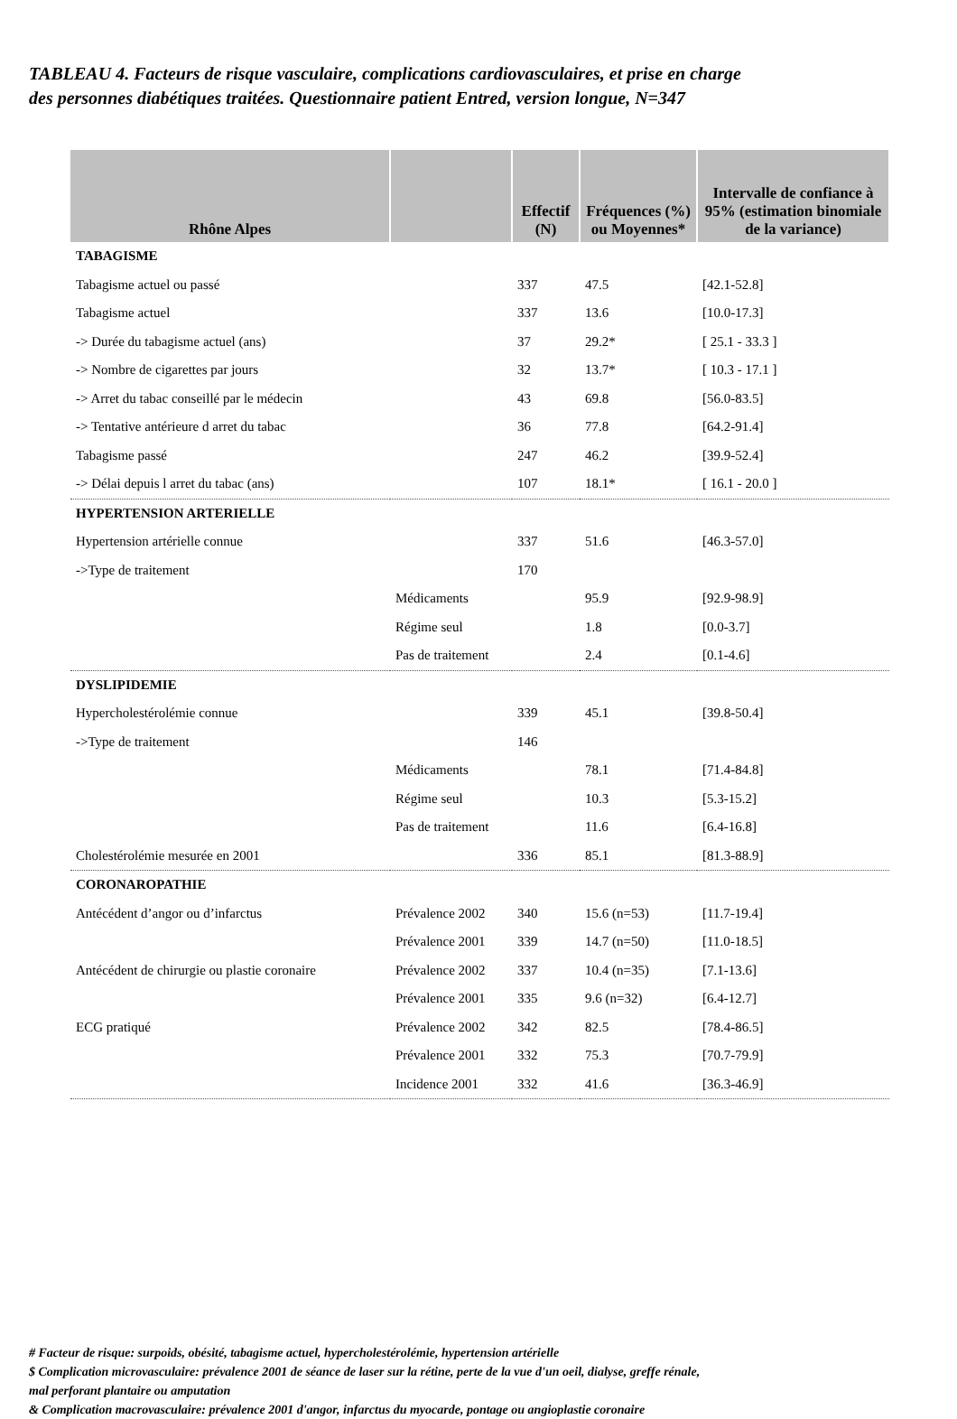TABLEAU 4. Facteurs de risque vasculaire, complications cardiovasculaires, et prise en charge
des personnes diabétiques traitées. Questionnaire patient Entred, version longue, N=347
| Rhône Alpes | | Effectif (N) | Fréquences (%) ou Moyennes* | Intervalle de confiance à 95% (estimation binomiale de la variance) |
| --- | --- | --- | --- | --- |
| TABAGISME | | | | |
| Tabagisme actuel ou passé | | 337 | 47.5 | [42.1-52.8] |
| Tabagisme actuel | | 337 | 13.6 | [10.0-17.3] |
| -> Durée du tabagisme actuel (ans) | | 37 | 29.2* | [ 25.1 - 33.3 ] |
| -> Nombre de cigarettes par jours | | 32 | 13.7* | [ 10.3 - 17.1 ] |
| -> Arret du tabac conseillé par le médecin | | 43 | 69.8 | [56.0-83.5] |
| -> Tentative antérieure d arret du tabac | | 36 | 77.8 | [64.2-91.4] |
| Tabagisme passé | | 247 | 46.2 | [39.9-52.4] |
| -> Délai depuis l arret du tabac (ans) | | 107 | 18.1* | [ 16.1 - 20.0 ] |
| HYPERTENSION ARTERIELLE | | | | |
| Hypertension artérielle connue | | 337 | 51.6 | [46.3-57.0] |
| ->Type de traitement | | 170 | | |
| | Médicaments | | 95.9 | [92.9-98.9] |
| | Régime seul | | 1.8 | [0.0-3.7] |
| | Pas de traitement | | 2.4 | [0.1-4.6] |
| DYSLIPIDEMIE | | | | |
| Hypercholestérolémie connue | | 339 | 45.1 | [39.8-50.4] |
| ->Type de traitement | | 146 | | |
| | Médicaments | | 78.1 | [71.4-84.8] |
| | Régime seul | | 10.3 | [5.3-15.2] |
| | Pas de traitement | | 11.6 | [6.4-16.8] |
| Cholestérolémie mesurée en 2001 | | 336 | 85.1 | [81.3-88.9] |
| CORONAROPATHIE | | | | |
| Antécédent d’angor ou d’infarctus | Prévalence 2002 | 340 | 15.6 (n=53) | [11.7-19.4] |
| | Prévalence 2001 | 339 | 14.7 (n=50) | [11.0-18.5] |
| Antécédent de chirurgie ou plastie coronaire | Prévalence 2002 | 337 | 10.4 (n=35) | [7.1-13.6] |
| | Prévalence 2001 | 335 | 9.6 (n=32) | [6.4-12.7] |
| ECG pratiqué | Prévalence 2002 | 342 | 82.5 | [78.4-86.5] |
| | Prévalence 2001 | 332 | 75.3 | [70.7-79.9] |
| | Incidence 2001 | 332 | 41.6 | [36.3-46.9] |
# Facteur de risque: surpoids, obésité, tabagisme actuel, hypercholestérolémie, hypertension artérielle
$ Complication microvasculaire: prévalence 2001 de séance de laser sur la rétine, perte de la vue d'un oeil, dialyse, greffe rénale, mal perforant plantaire ou amputation
& Complication macrovasculaire: prévalence 2001 d'angor, infarctus du myocarde, pontage ou angioplastie coronaire